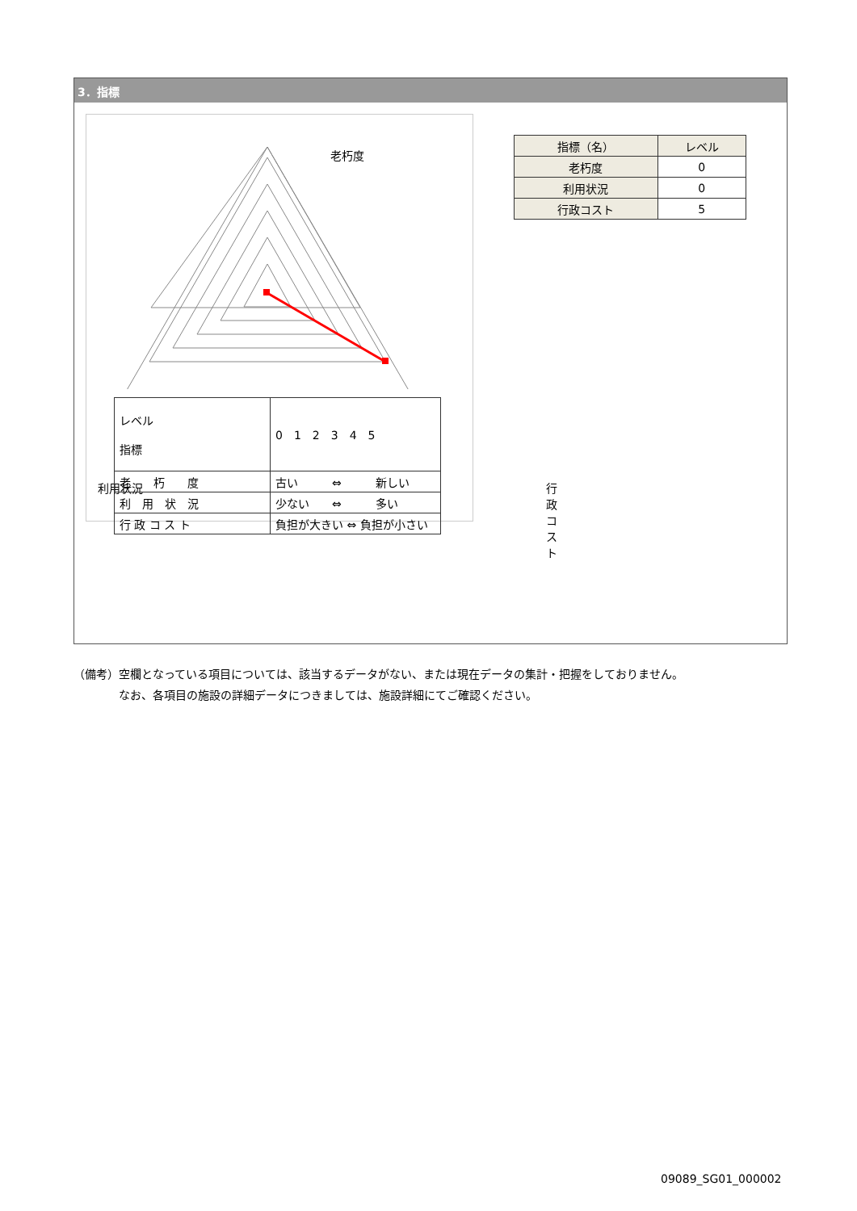3．指標
老朽度
利用状況 行政コスト
| レベル 指標 | 0 1 2 3 4 5 |
| 老 朽 度 | 古い ⇔ 新しい |
| 利 用 状 況 | 少ない ⇔ 多い |
| 行 政 コ ス ト | 負担が大きい ⇔ 負担が小さい |
| 指標（名） | レベル |
| --- | --- |
| 老朽度 | 0 |
| 利用状況 | 0 |
| 行政コスト | 5 |
（備考）空欄となっている項目については、該当するデータがない、または現在データの集計・把握をしておりません。
　　　　なお、各項目の施設の詳細データにつきましては、施設詳細にてご確認ください。
09089_SG01_000002